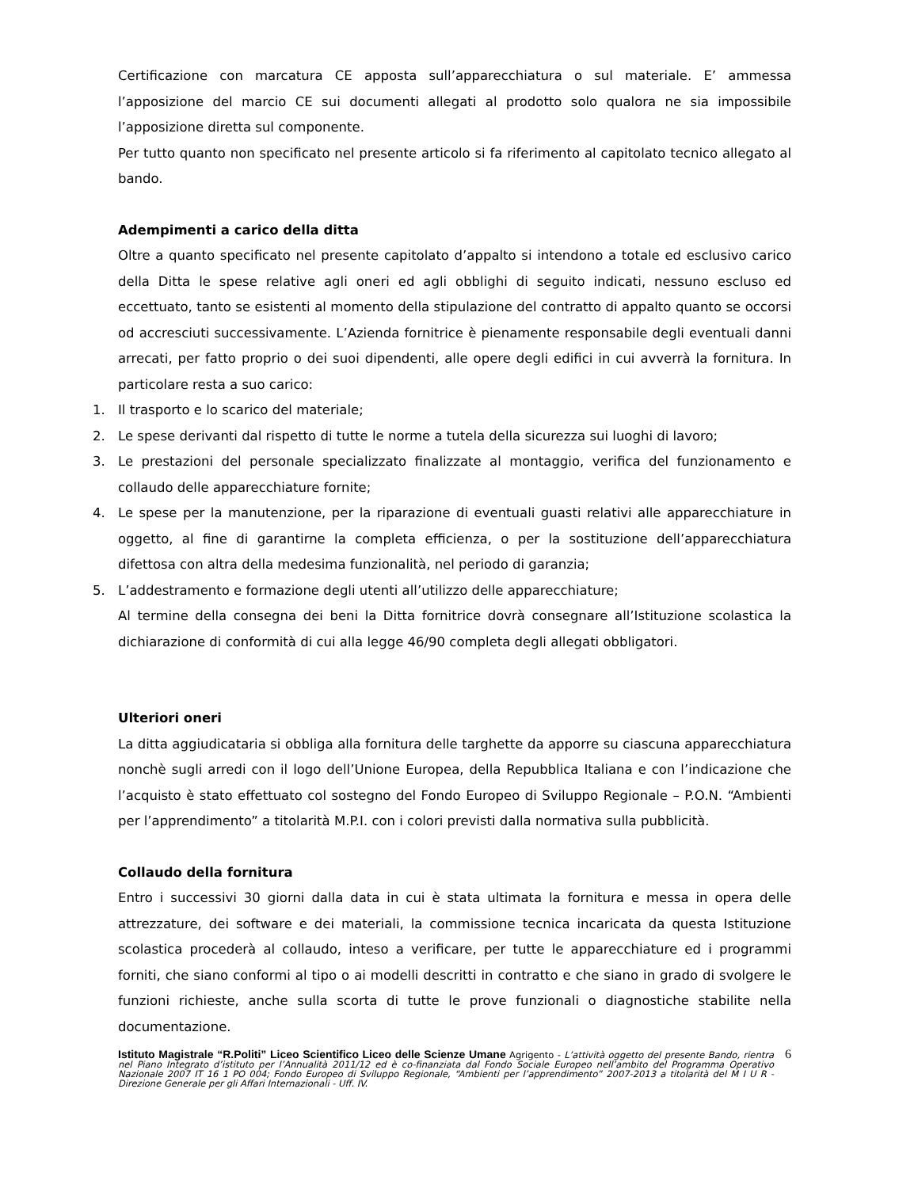Certificazione con marcatura CE apposta sull’apparecchiatura o sul materiale. E’ ammessa l’apposizione del marcio CE sui documenti allegati al prodotto solo qualora ne sia impossibile l’apposizione diretta sul componente.
Per tutto quanto non specificato nel presente articolo si fa riferimento al capitolato tecnico allegato al bando.
Adempimenti a carico della ditta
Oltre a quanto specificato nel presente capitolato d’appalto si intendono a totale ed esclusivo carico della Ditta le spese relative agli oneri ed agli obblighi di seguito indicati, nessuno escluso ed eccettuato, tanto se esistenti al momento della stipulazione del contratto di appalto quanto se occorsi od accresciuti successivamente. L’Azienda fornitrice è pienamente responsabile degli eventuali danni arrecati, per fatto proprio o dei suoi dipendenti, alle opere degli edifici in cui avverrà la fornitura. In particolare resta a suo carico:
1. Il trasporto e lo scarico del materiale;
2. Le spese derivanti dal rispetto di tutte le norme a tutela della sicurezza sui luoghi di lavoro;
3. Le prestazioni del personale specializzato finalizzate al montaggio, verifica del funzionamento e collaudo delle apparecchiature fornite;
4. Le spese per la manutenzione, per la riparazione di eventuali guasti relativi alle apparecchiature in oggetto, al fine di garantirne la completa efficienza, o per la sostituzione dell’apparecchiatura difettosa con altra della medesima funzionalità, nel periodo di garanzia;
5. L’addestramento e formazione degli utenti all’utilizzo delle apparecchiature;
Al termine della consegna dei beni la Ditta fornitrice dovrà consegnare all’Istituzione scolastica la dichiarazione di conformità di cui alla legge 46/90 completa degli allegati obbligatori.
Ulteriori oneri
La ditta aggiudicataria si obbliga alla fornitura delle targhette da apporre su ciascuna apparecchiatura nonchè sugli arredi con il logo dell’Unione Europea, della Repubblica Italiana e con l’indicazione che l’acquisto è stato effettuato col sostegno del Fondo Europeo di Sviluppo Regionale – P.O.N. “Ambienti per l’apprendimento” a titolarità M.P.I. con i colori previsti dalla normativa sulla pubblicità.
Collaudo della fornitura
Entro i successivi 30 giorni dalla data in cui è stata ultimata la fornitura e messa in opera delle attrezzature, dei software e dei materiali, la commissione tecnica incaricata da questa Istituzione scolastica procederà al collaudo, inteso a verificare, per tutte le apparecchiature ed i programmi forniti, che siano conformi al tipo o ai modelli descritti in contratto e che siano in grado di svolgere le funzioni richieste, anche sulla scorta di tutte le prove funzionali o diagnostiche stabilite nella documentazione.
Istituto Magistrale “R.Politi” Liceo Scientifico Liceo delle Scienze Umane Agrigento - L’attività oggetto del presente Bando, rientra nel Piano Integrato d’istituto per l’Annualità 2011/12 ed è co-finanziata dal Fondo Sociale Europeo nell’ambito del Programma Operativo Nazionale 2007 IT 16 1 PO 004; Fondo Europeo di Sviluppo Regionale, “Ambienti per l’apprendimento” 2007-2013 a titolarità del M I U R - Direzione Generale per gli Affari Internazionali - Uff. IV.
6